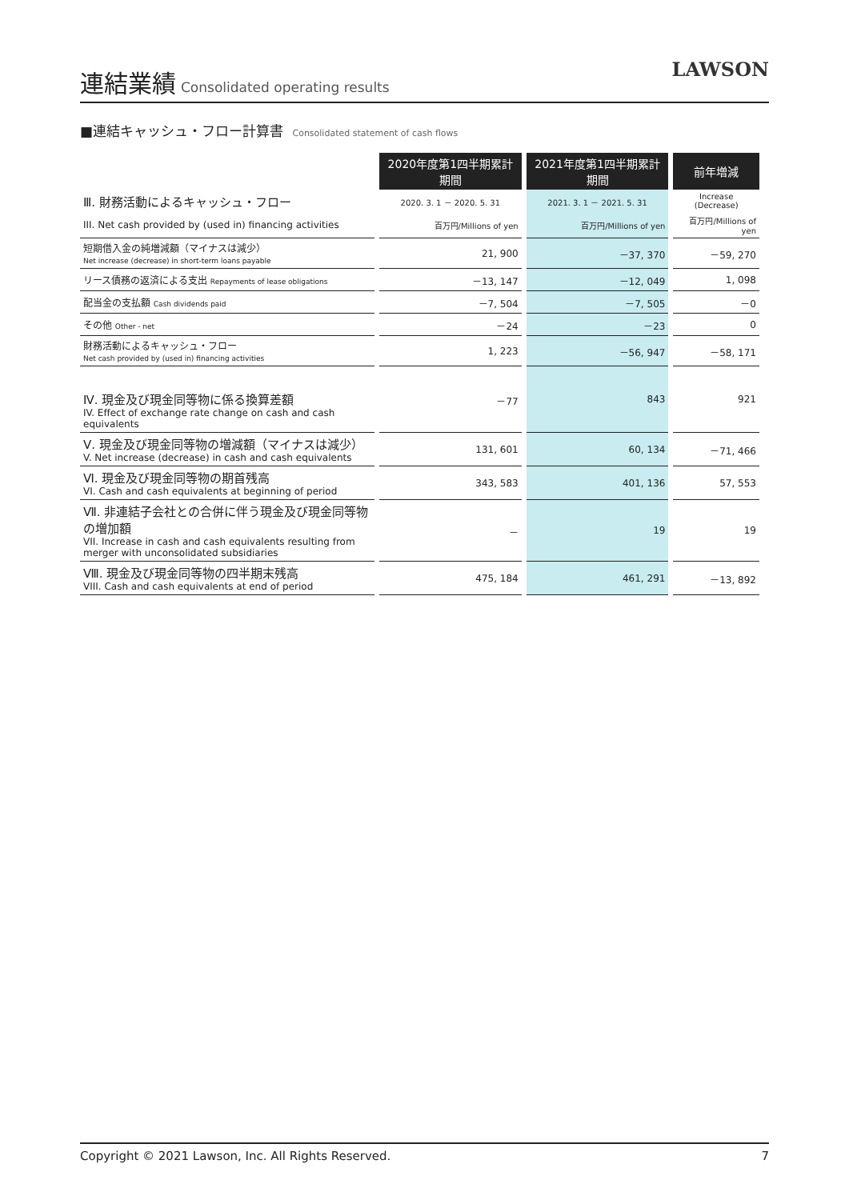連結業績
Consolidated operating results
LAWSON
■連結キャッシュ・フロー計算書 Consolidated statement of cash flows
| | 2020年度第1四半期累計期間 | 2021年度第1四半期累計期間 | 前年増減 |
| Ⅲ. 財務活動によるキャッシュ・フロー | 2020. 3. 1 － 2020. 5. 31 | 2021. 3. 1 － 2021. 5. 31 | Increase (Decrease) |
| III. Net cash provided by (used in) financing activities | 百万円/Millions of yen | 百万円/Millions of yen | 百万円/Millions of yen |
| 短期借入金の純増減額（マイナスは減少） Net increase (decrease) in short-term loans payable | 21, 900 | －37, 370 | －59, 270 |
| リース債務の返済による支出 Repayments of lease obligations | －13, 147 | －12, 049 | 1, 098 |
| 配当金の支払額 Cash dividends paid | －7, 504 | －7, 505 | －0 |
| その他 Other - net | －24 | －23 | 0 |
| 財務活動によるキャッシュ・フロー Net cash provided by (used in) financing activities | 1, 223 | －56, 947 | －58, 171 |
| Ⅳ. 現金及び現金同等物に係る換算差額 IV. Effect of exchange rate change on cash and cash equivalents | －77 | 843 | 921 |
| Ⅴ. 現金及び現金同等物の増減額（マイナスは減少） V. Net increase (decrease) in cash and cash equivalents | 131, 601 | 60, 134 | －71, 466 |
| Ⅵ. 現金及び現金同等物の期首残高 VI. Cash and cash equivalents at beginning of period | 343, 583 | 401, 136 | 57, 553 |
| Ⅶ. 非連結子会社との合併に伴う現金及び現金同等物の増加額 VII. Increase in cash and cash equivalents resulting from merger with unconsolidated subsidiaries | － | 19 | 19 |
| Ⅷ. 現金及び現金同等物の四半期末残高 VIII. Cash and cash equivalents at end of period | 475, 184 | 461, 291 | －13, 892 |
Copyright © 2021 Lawson, Inc. All Rights Reserved. 7